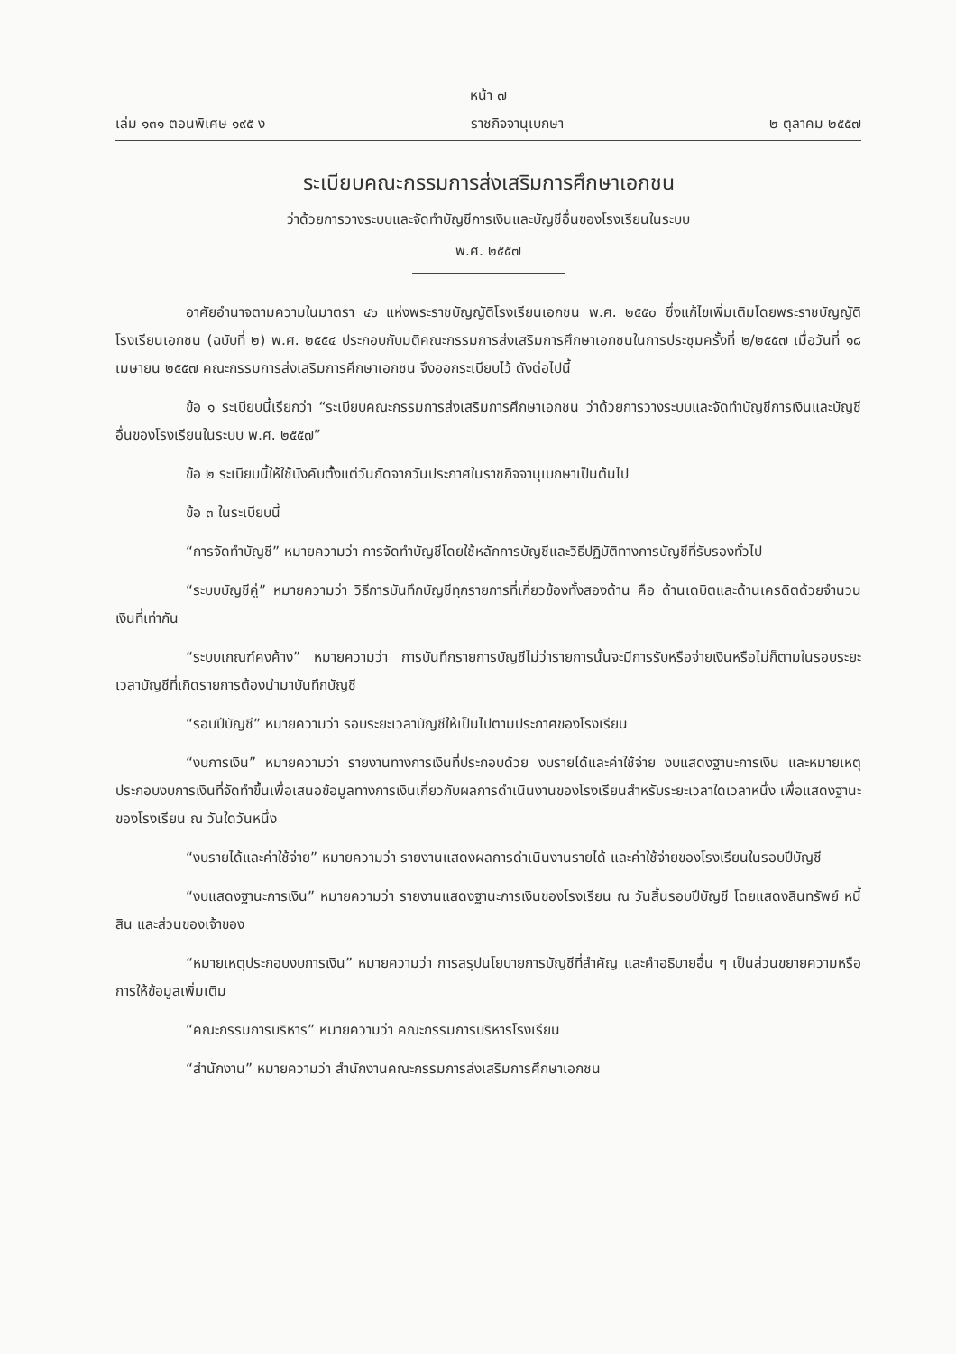หน้า ๗
เล่ม ๑๓๑ ตอนพิเศษ ๑๙๕ ง ราชกิจจานุเบกษา ๒ ตุลาคม ๒๕๕๗
ระเบียบคณะกรรมการส่งเสริมการศึกษาเอกชน
ว่าด้วยการวางระบบและจัดทำบัญชีการเงินและบัญชีอื่นของโรงเรียนในระบบ
พ.ศ. ๒๕๕๗
อาศัยอำนาจตามความในมาตรา ๔๖ แห่งพระราชบัญญัติโรงเรียนเอกชน พ.ศ. ๒๕๕๐ ซึ่งแก้ไขเพิ่มเติมโดยพระราชบัญญัติโรงเรียนเอกชน (ฉบับที่ ๒) พ.ศ. ๒๕๕๔ ประกอบกับมติคณะกรรมการส่งเสริมการศึกษาเอกชนในการประชุมครั้งที่ ๒/๒๕๕๗ เมื่อวันที่ ๑๘ เมษายน ๒๕๕๗ คณะกรรมการส่งเสริมการศึกษาเอกชน จึงออกระเบียบไว้ ดังต่อไปนี้
ข้อ ๑ ระเบียบนี้เรียกว่า “ระเบียบคณะกรรมการส่งเสริมการศึกษาเอกชน ว่าด้วยการวางระบบและจัดทำบัญชีการเงินและบัญชีอื่นของโรงเรียนในระบบ พ.ศ. ๒๕๕๗”
ข้อ ๒ ระเบียบนี้ให้ใช้บังคับตั้งแต่วันถัดจากวันประกาศในราชกิจจานุเบกษาเป็นต้นไป
ข้อ ๓ ในระเบียบนี้
“การจัดทำบัญชี” หมายความว่า การจัดทำบัญชีโดยใช้หลักการบัญชีและวิธีปฏิบัติทางการบัญชีที่รับรองทั่วไป
“ระบบบัญชีคู่” หมายความว่า วิธีการบันทึกบัญชีทุกรายการที่เกี่ยวข้องทั้งสองด้าน คือ ด้านเดบิตและด้านเครดิตด้วยจำนวนเงินที่เท่ากัน
“ระบบเกณฑ์คงค้าง” หมายความว่า การบันทึกรายการบัญชีไม่ว่ารายการนั้นจะมีการรับหรือจ่ายเงินหรือไม่ก็ตามในรอบระยะเวลาบัญชีที่เกิดรายการต้องนำมาบันทึกบัญชี
“รอบปีบัญชี” หมายความว่า รอบระยะเวลาบัญชีให้เป็นไปตามประกาศของโรงเรียน
“งบการเงิน” หมายความว่า รายงานทางการเงินที่ประกอบด้วย งบรายได้และค่าใช้จ่าย งบแสดงฐานะการเงิน และหมายเหตุประกอบงบการเงินที่จัดทำขึ้นเพื่อเสนอข้อมูลทางการเงินเกี่ยวกับผลการดำเนินงานของโรงเรียนสำหรับระยะเวลาใดเวลาหนึ่ง เพื่อแสดงฐานะของโรงเรียน ณ วันใดวันหนึ่ง
“งบรายได้และค่าใช้จ่าย” หมายความว่า รายงานแสดงผลการดำเนินงานรายได้ และค่าใช้จ่ายของโรงเรียนในรอบปีบัญชี
“งบแสดงฐานะการเงิน” หมายความว่า รายงานแสดงฐานะการเงินของโรงเรียน ณ วันสิ้นรอบปีบัญชี โดยแสดงสินทรัพย์ หนี้สิน และส่วนของเจ้าของ
“หมายเหตุประกอบงบการเงิน” หมายความว่า การสรุปนโยบายการบัญชีที่สำคัญ และคำอธิบายอื่น ๆ เป็นส่วนขยายความหรือการให้ข้อมูลเพิ่มเติม
“คณะกรรมการบริหาร” หมายความว่า คณะกรรมการบริหารโรงเรียน
“สำนักงาน” หมายความว่า สำนักงานคณะกรรมการส่งเสริมการศึกษาเอกชน